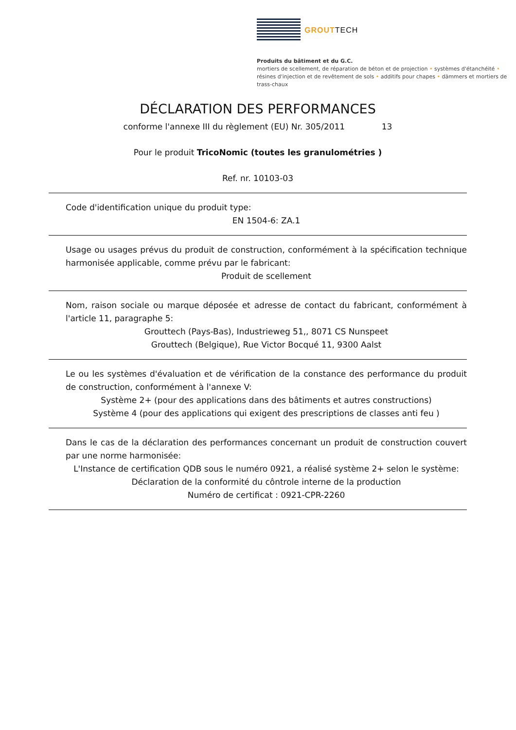GROUTTECH
Produits du bâtiment et du G.C.
mortiers de scellement, de réparation de béton et de projection • systèmes d'étanchéité • résines d'injection et de revêtement de sols • additifs pour chapes • dämmers et mortiers de trass-chaux
DÉCLARATION DES PERFORMANCES
conforme l'annexe III du règlement (EU) Nr. 305/2011 13
Pour le produit TricoNomic (toutes les granulométries )
Ref. nr. 10103-03
Code d'identification unique du produit type:
EN 1504-6: ZA.1
Usage ou usages prévus du produit de construction, conformément à la spécification technique harmonisée applicable, comme prévu par le fabricant:
Produit de scellement
Nom, raison sociale ou marque déposée et adresse de contact du fabricant, conformément à l'article 11, paragraphe 5:
Grouttech (Pays-Bas), Industrieweg 51,, 8071 CS Nunspeet
Grouttech (Belgique), Rue Victor Bocqué 11, 9300 Aalst
Le ou les systèmes d'évaluation et de vérification de la constance des performance du produit de construction, conformément à l'annexe V:
Système 2+ (pour des applications dans des bâtiments et autres constructions)
Système 4 (pour des applications qui exigent des prescriptions de classes anti feu )
Dans le cas de la déclaration des performances concernant un produit de construction couvert par une norme harmonisée:
L'Instance de certification QDB sous le numéro 0921, a réalisé système 2+ selon le système:
Déclaration de la conformité du côntrole interne de la production
Numéro de certificat : 0921-CPR-2260